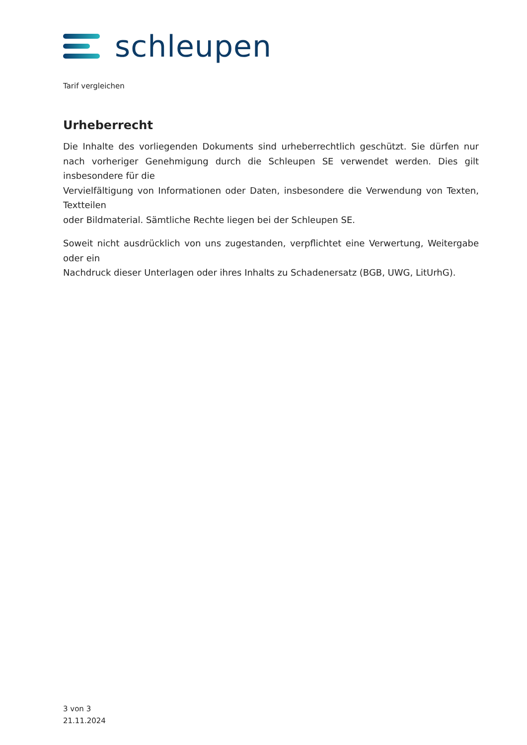schleupen
Tarif vergleichen
Urheberrecht
Die Inhalte des vorliegenden Dokuments sind urheberrechtlich geschützt. Sie dürfen nur nach vorheriger Genehmigung durch die Schleupen SE verwendet werden. Dies gilt insbesondere für die
Vervielfältigung von Informationen oder Daten, insbesondere die Verwendung von Texten, Textteilen
oder Bildmaterial. Sämtliche Rechte liegen bei der Schleupen SE.
Soweit nicht ausdrücklich von uns zugestanden, verpflichtet eine Verwertung, Weitergabe oder ein
Nachdruck dieser Unterlagen oder ihres Inhalts zu Schadenersatz (BGB, UWG, LitUrhG).
3 von 3
21.11.2024